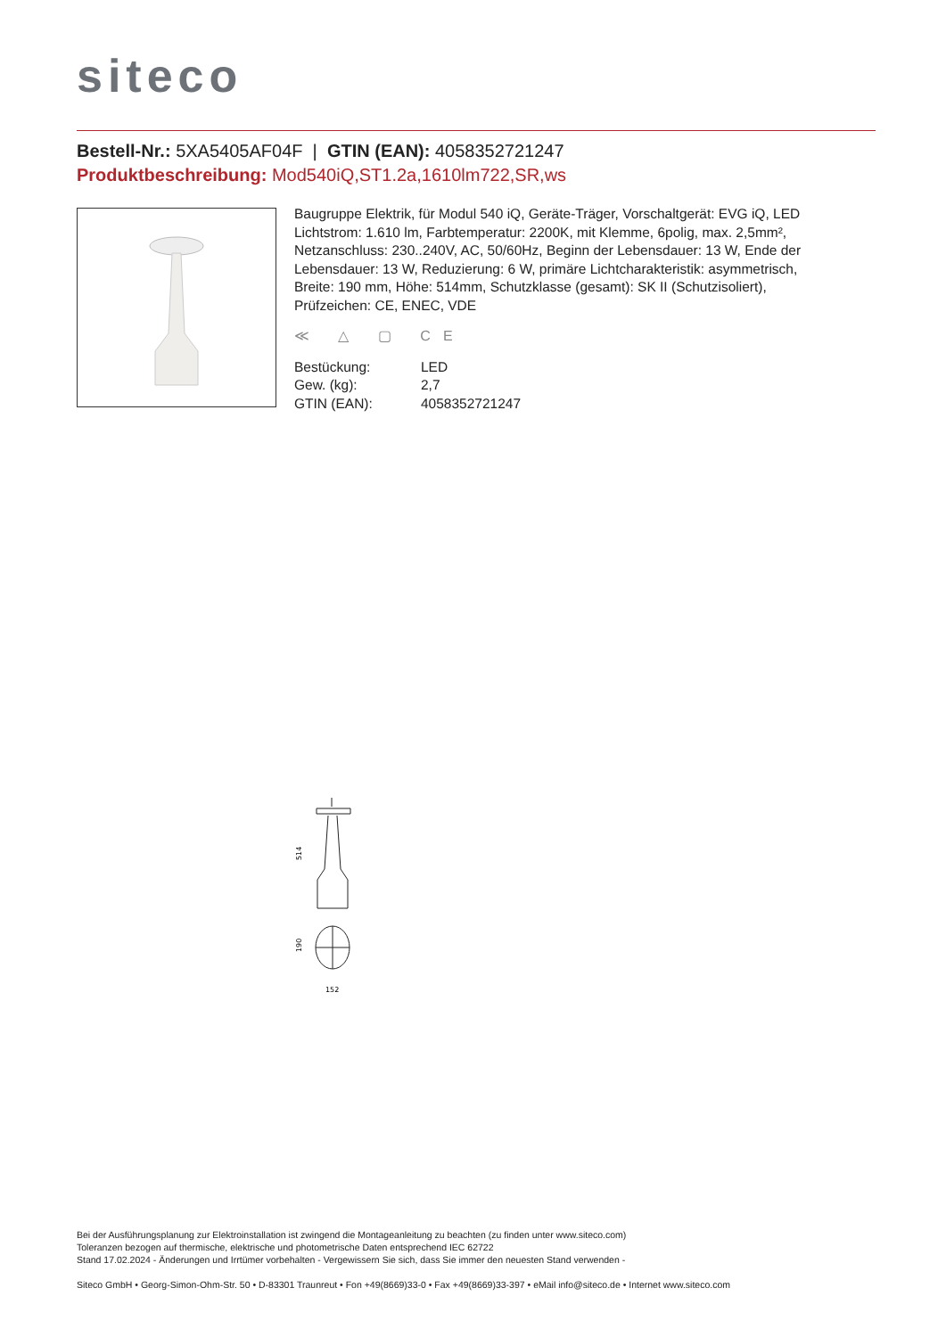siteco
Bestell-Nr.: 5XA5405AF04F | GTIN (EAN): 4058352721247
Produktbeschreibung: Mod540iQ,ST1.2a,1610lm722,SR,ws
Baugruppe Elektrik, für Modul 540 iQ, Geräte-Träger, Vorschaltgerät: EVG iQ, LED Lichtstrom: 1.610 lm, Farbtemperatur: 2200K, mit Klemme, 6polig, max. 2,5mm², Netzanschluss: 230..240V, AC, 50/60Hz, Beginn der Lebensdauer: 13 W, Ende der Lebensdauer: 13 W, Reduzierung: 6 W, primäre Lichtcharakteristik: asymmetrisch, Breite: 190 mm, Höhe: 514mm, Schutzklasse (gesamt): SK II (Schutzisoliert), Prüfzeichen: CE, ENEC, VDE
≪ △ ▢ CE
| Bestückung: | LED |
| Gew. (kg): | 2,7 |
| GTIN (EAN): | 4058352721247 |
514
190
152
Bei der Ausführungsplanung zur Elektroinstallation ist zwingend die Montageanleitung zu beachten (zu finden unter www.siteco.com)
Toleranzen bezogen auf thermische, elektrische und photometrische Daten entsprechend IEC 62722
Stand 17.02.2024 - Änderungen und Irrtümer vorbehalten - Vergewissern Sie sich, dass Sie immer den neuesten Stand verwenden -
Siteco GmbH • Georg-Simon-Ohm-Str. 50 • D-83301 Traunreut • Fon +49(8669)33-0 • Fax +49(8669)33-397 • eMail info@siteco.de • Internet www.siteco.com